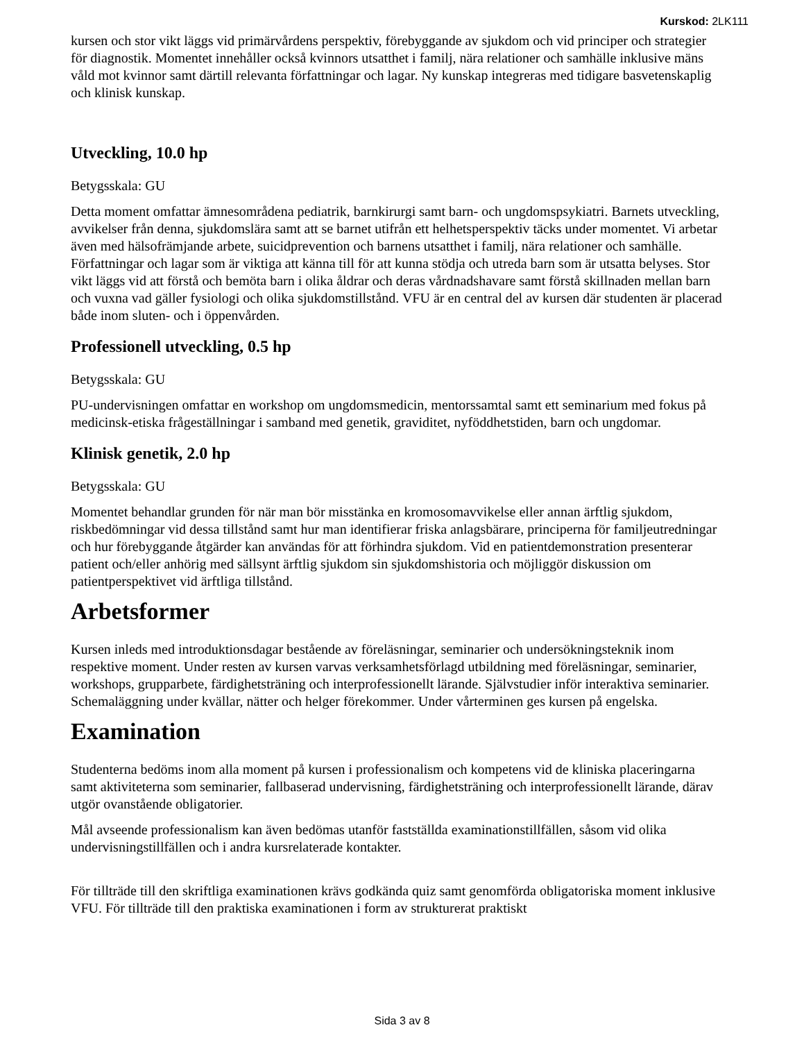Kurskod: 2LK111
kursen och stor vikt läggs vid primärvårdens perspektiv, förebyggande av sjukdom och vid principer och strategier för diagnostik. Momentet innehåller också kvinnors utsatthet i familj, nära relationer och samhälle inklusive mäns våld mot kvinnor samt därtill relevanta författningar och lagar. Ny kunskap integreras med tidigare basvetenskaplig och klinisk kunskap.
Utveckling, 10.0 hp
Betygsskala: GU
Detta moment omfattar ämnesområdena pediatrik, barnkirurgi samt barn- och ungdomspsykiatri. Barnets utveckling, avvikelser från denna, sjukdomslära samt att se barnet utifrån ett helhetsperspektiv täcks under momentet. Vi arbetar även med hälsofrämjande arbete, suicidprevention och barnens utsatthet i familj, nära relationer och samhälle. Författningar och lagar som är viktiga att känna till för att kunna stödja och utreda barn som är utsatta belyses. Stor vikt läggs vid att förstå och bemöta barn i olika åldrar och deras vårdnadshavare samt förstå skillnaden mellan barn och vuxna vad gäller fysiologi och olika sjukdomstillstånd. VFU är en central del av kursen där studenten är placerad både inom sluten- och i öppenvården.
Professionell utveckling, 0.5 hp
Betygsskala: GU
PU-undervisningen omfattar en workshop om ungdomsmedicin, mentorssamtal samt ett seminarium med fokus på medicinsk-etiska frågeställningar i samband med genetik, graviditet, nyföddhetstiden, barn och ungdomar.
Klinisk genetik, 2.0 hp
Betygsskala: GU
Momentet behandlar grunden för när man bör misstänka en kromosomavvikelse eller annan ärftlig sjukdom, riskbedömningar vid dessa tillstånd samt hur man identifierar friska anlagsbärare, principerna för familjeutredningar och hur förebyggande åtgärder kan användas för att förhindra sjukdom. Vid en patientdemonstration presenterar patient och/eller anhörig med sällsynt ärftlig sjukdom sin sjukdomshistoria och möjliggör diskussion om patientperspektivet vid ärftliga tillstånd.
Arbetsformer
Kursen inleds med introduktionsdagar bestående av föreläsningar, seminarier och undersökningsteknik inom respektive moment. Under resten av kursen varvas verksamhetsförlagd utbildning med föreläsningar, seminarier, workshops, grupparbete, färdighetsträning och interprofessionellt lärande. Självstudier inför interaktiva seminarier. Schemaläggning under kvällar, nätter och helger förekommer. Under vårterminen ges kursen på engelska.
Examination
Studenterna bedöms inom alla moment på kursen i professionalism och kompetens vid de kliniska placeringarna samt aktiviteterna som seminarier, fallbaserad undervisning, färdighetsträning och interprofessionellt lärande, därav utgör ovanstående obligatorier.
Mål avseende professionalism kan även bedömas utanför fastställda examinationstillfällen, såsom vid olika undervisningstillfällen och i andra kursrelaterade kontakter.
För tillträde till den skriftliga examinationen krävs godkända quiz samt genomförda obligatoriska moment inklusive VFU. För tillträde till den praktiska examinationen i form av strukturerat praktiskt
Sida 3 av 8